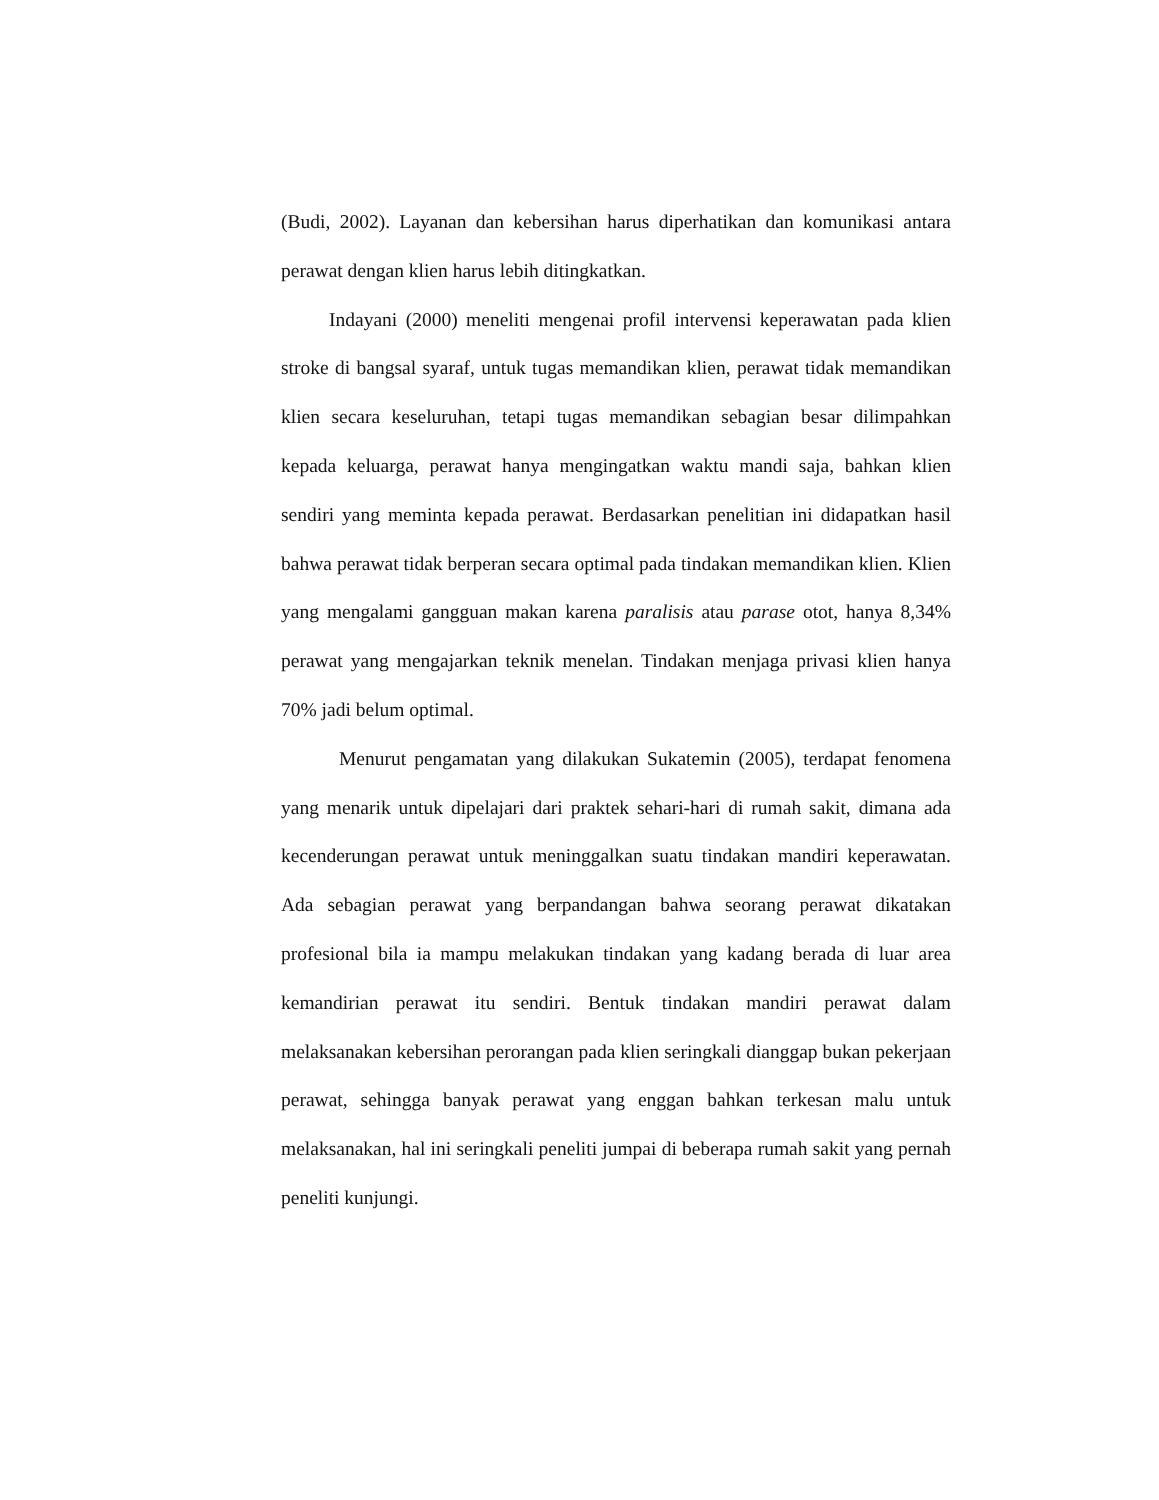(Budi, 2002). Layanan dan kebersihan harus diperhatikan dan komunikasi antara perawat dengan klien harus lebih ditingkatkan.
Indayani (2000) meneliti mengenai profil intervensi keperawatan pada klien stroke di bangsal syaraf, untuk tugas memandikan klien, perawat tidak memandikan klien secara keseluruhan, tetapi tugas memandikan sebagian besar dilimpahkan kepada keluarga, perawat hanya mengingatkan waktu mandi saja, bahkan klien sendiri yang meminta kepada perawat. Berdasarkan penelitian ini didapatkan hasil bahwa perawat tidak berperan secara optimal pada tindakan memandikan klien. Klien yang mengalami gangguan makan karena paralisis atau parase otot, hanya 8,34% perawat yang mengajarkan teknik menelan. Tindakan menjaga privasi klien hanya 70% jadi belum optimal.
Menurut pengamatan yang dilakukan Sukatemin (2005), terdapat fenomena yang menarik untuk dipelajari dari praktek sehari-hari di rumah sakit, dimana ada kecenderungan perawat untuk meninggalkan suatu tindakan mandiri keperawatan. Ada sebagian perawat yang berpandangan bahwa seorang perawat dikatakan profesional bila ia mampu melakukan tindakan yang kadang berada di luar area kemandirian perawat itu sendiri. Bentuk tindakan mandiri perawat dalam melaksanakan kebersihan perorangan pada klien seringkali dianggap bukan pekerjaan perawat, sehingga banyak perawat yang enggan bahkan terkesan malu untuk melaksanakan, hal ini seringkali peneliti jumpai di beberapa rumah sakit yang pernah peneliti kunjungi.